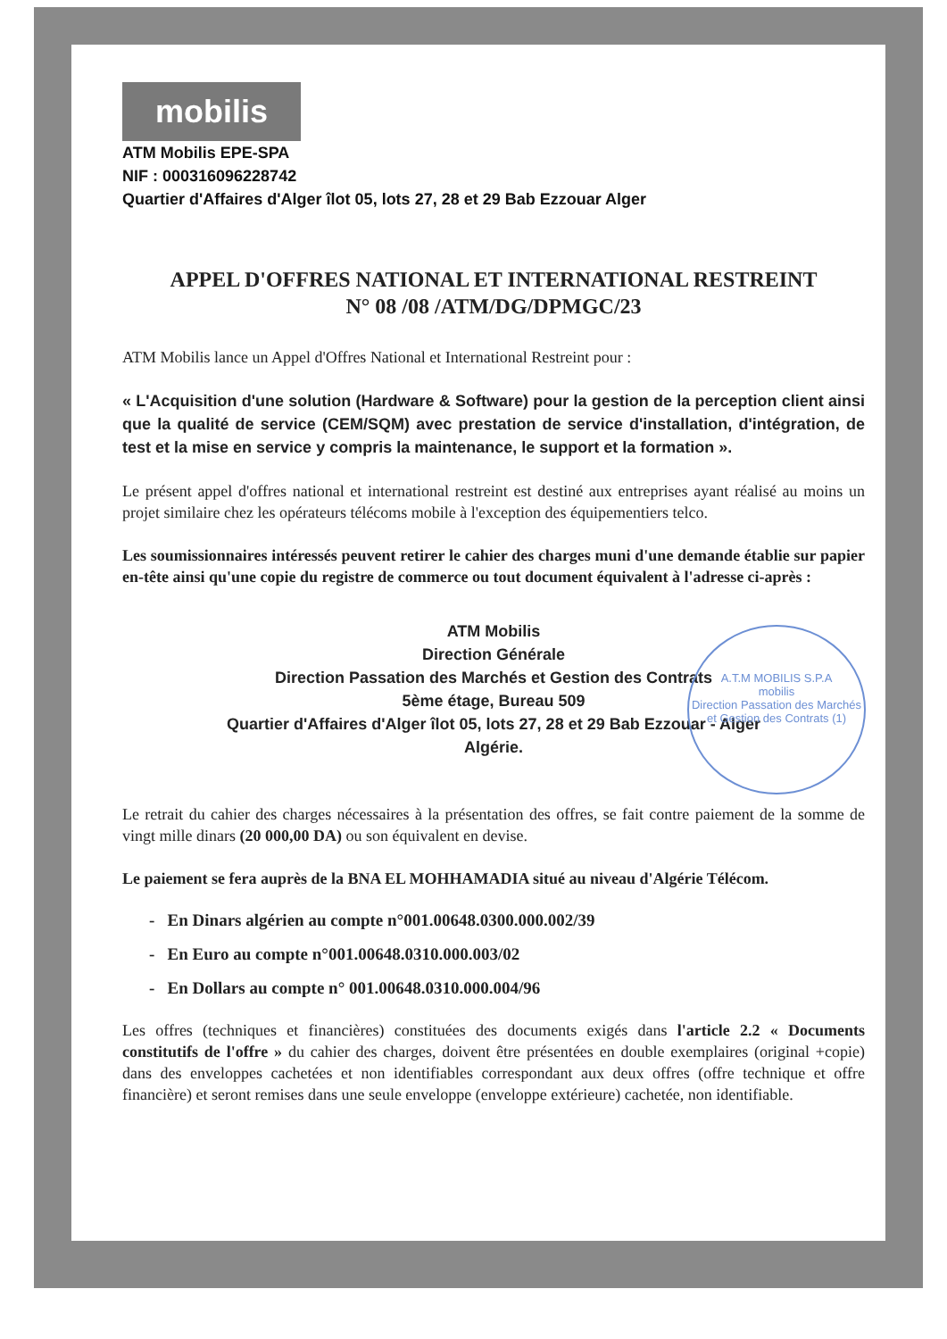mobilis
ATM Mobilis EPE-SPA
NIF : 000316096228742
Quartier d'Affaires d'Alger îlot 05, lots 27, 28 et 29 Bab Ezzouar Alger
APPEL D'OFFRES NATIONAL ET INTERNATIONAL RESTREINT
N° 08 /08 /ATM/DG/DPMGC/23
ATM Mobilis lance un Appel d'Offres National et International Restreint pour :
« L'Acquisition d'une solution (Hardware & Software) pour la gestion de la perception client ainsi que la qualité de service (CEM/SQM) avec prestation de service d'installation, d'intégration, de test et la mise en service y compris la maintenance, le support et la formation ».
Le présent appel d'offres national et international restreint est destiné aux entreprises ayant réalisé au moins un projet similaire chez les opérateurs télécoms mobile à l'exception des équipementiers telco.
Les soumissionnaires intéressés peuvent retirer le cahier des charges muni d'une demande établie sur papier en-tête ainsi qu'une copie du registre de commerce ou tout document équivalent à l'adresse ci-après :
ATM Mobilis
Direction Générale
Direction Passation des Marchés et Gestion des Contrats
5ème étage, Bureau 509
Quartier d'Affaires d'Alger îlot 05, lots 27, 28 et 29 Bab Ezzouar - Alger
Algérie.
Le retrait du cahier des charges nécessaires à la présentation des offres, se fait contre paiement de la somme de vingt mille dinars (20 000,00 DA) ou son équivalent en devise.
Le paiement se fera auprès de la BNA EL MOHHAMADIA situé au niveau d'Algérie Télécom.
- En Dinars algérien au compte n°001.00648.0300.000.002/39
- En Euro au compte n°001.00648.0310.000.003/02
- En Dollars au compte n° 001.00648.0310.000.004/96
Les offres (techniques et financières) constituées des documents exigés dans l'article 2.2 « Documents constitutifs de l'offre » du cahier des charges, doivent être présentées en double exemplaires (original +copie) dans des enveloppes cachetées et non identifiables correspondant aux deux offres (offre technique et offre financière) et seront remises dans une seule enveloppe (enveloppe extérieure) cachetée, non identifiable.
A.T.M MOBILIS S.P.A
mobilis
Direction Passation des Marchés et Gestion des Contrats (1)